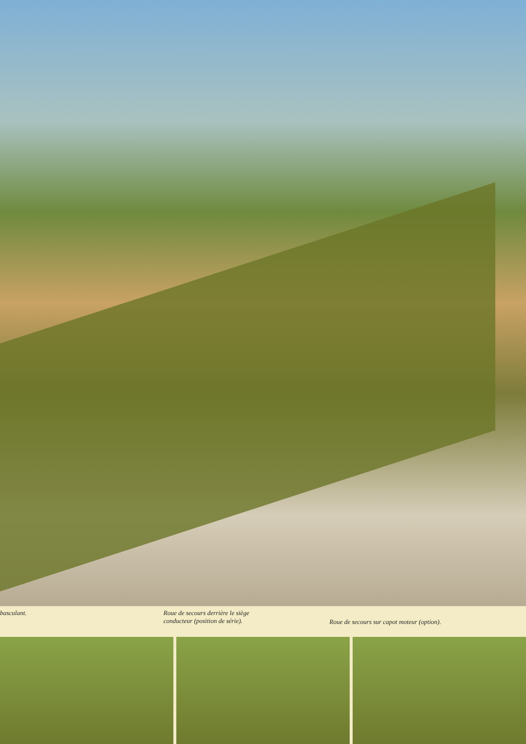basculant. Roue de secours derrière le siège
conducteur (position de série).
Roue de secours sur capot moteur (option).